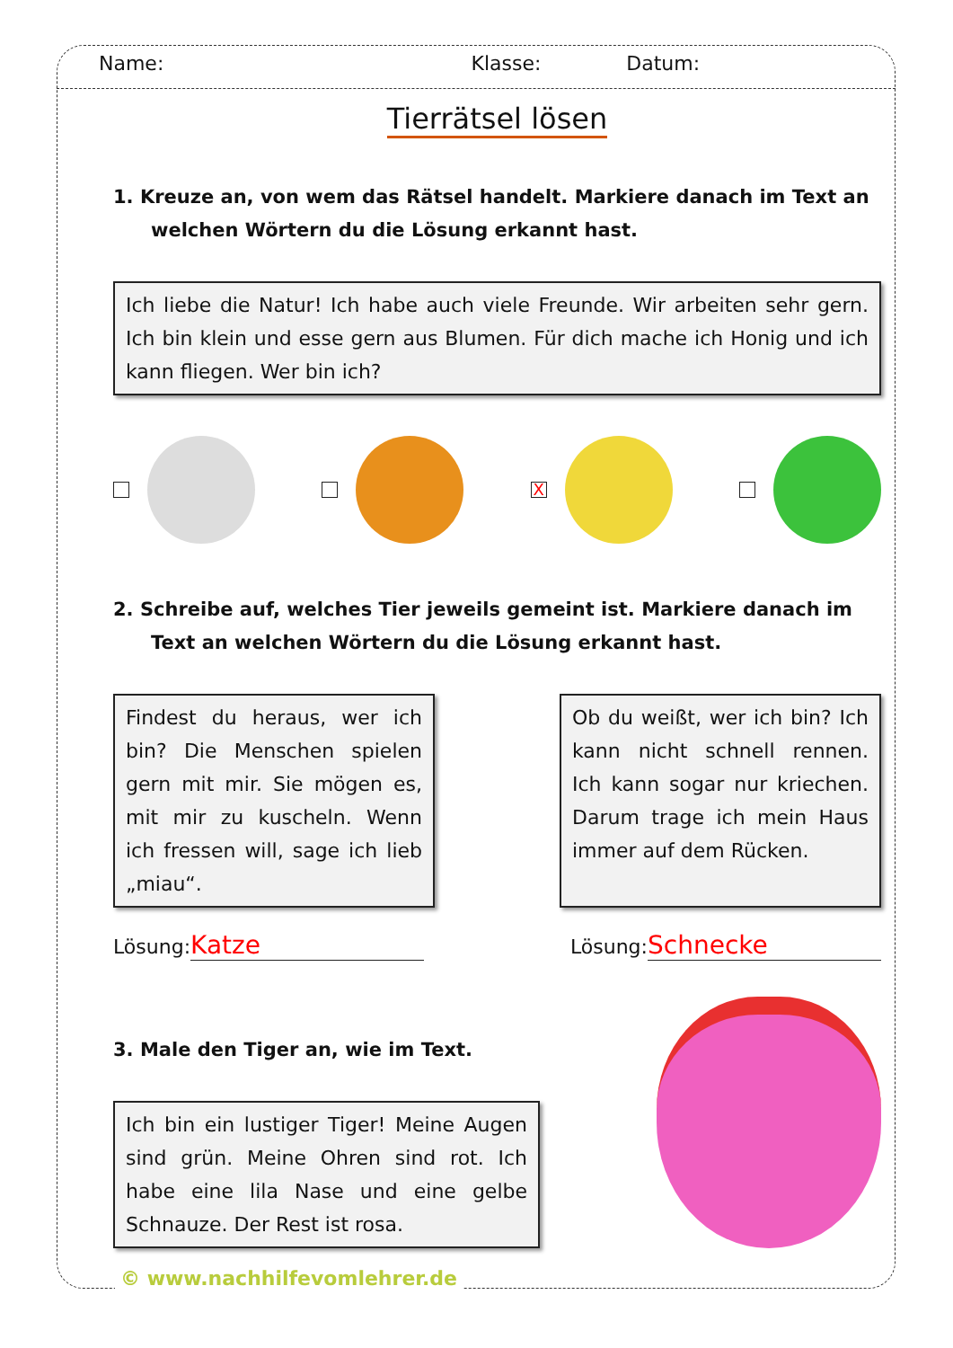Name: Klasse: Datum:
Tierrätsel lösen
1. Kreuze an, von wem das Rätsel handelt. Markiere danach im Text an welchen Wörtern du die Lösung erkannt hast.
Ich liebe die Natur! Ich habe auch viele Freunde. Wir arbeiten sehr gern. Ich bin klein und esse gern aus Blumen. Für dich mache ich Honig und ich kann fliegen. Wer bin ich?
X
2. Schreibe auf, welches Tier jeweils gemeint ist. Markiere danach im Text an welchen Wörtern du die Lösung erkannt hast.
Findest du heraus, wer ich bin? Die Menschen spielen gern mit mir. Sie mögen es, mit mir zu kuscheln. Wenn ich fressen will, sage ich lieb „miau“.
Ob du weißt, wer ich bin? Ich kann nicht schnell rennen. Ich kann sogar nur kriechen. Darum trage ich mein Haus immer auf dem Rücken.
Lösung: Katze Lösung: Schnecke
3. Male den Tiger an, wie im Text.
Ich bin ein lustiger Tiger! Meine Augen sind grün. Meine Ohren sind rot. Ich habe eine lila Nase und eine gelbe Schnauze. Der Rest ist rosa.
© www.nachhilfevomlehrer.de